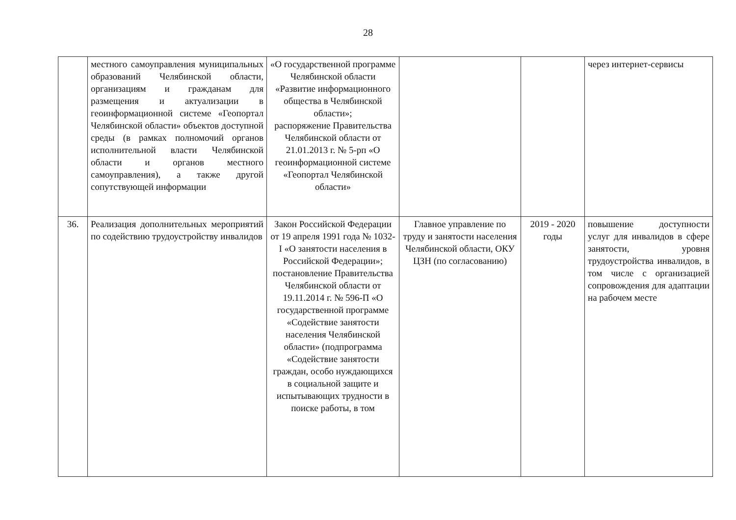28
| | местного самоуправления муниципальных образований Челябинской области, организациям и гражданам для размещения и актуализации в геоинформационной системе «Геопортал Челябинской области» объектов доступной среды (в рамках полномочий органов исполнительной власти Челябинской области и органов местного самоуправления), а также другой сопутствующей информации | «О государственной программе Челябинской области «Развитие информационного общества в Челябинской области»; распоряжение Правительства Челябинской области от 21.01.2013 г. № 5-рп «О геоинформационной системе «Геопортал Челябинской области» | | | через интернет-сервисы |
| 36. | Реализация дополнительных мероприятий по содействию трудоустройству инвалидов | Закон Российской Федерации от 19 апреля 1991 года № 1032-I «О занятости населения в Российской Федерации»; постановление Правительства Челябинской области от 19.11.2014 г. № 596-П «О государственной программе «Содействие занятости населения Челябинской области» (подпрограмма «Содействие занятости граждан, особо нуждающихся в социальной защите и испытывающих трудности в поиске работы, в том | Главное управление по труду и занятости населения Челябинской области, ОКУ ЦЗН (по согласованию) | 2019 - 2020 годы | повышение доступности услуг для инвалидов в сфере занятости, уровня трудоустройства инвалидов, в том числе с организацией сопровождения для адаптации на рабочем месте |